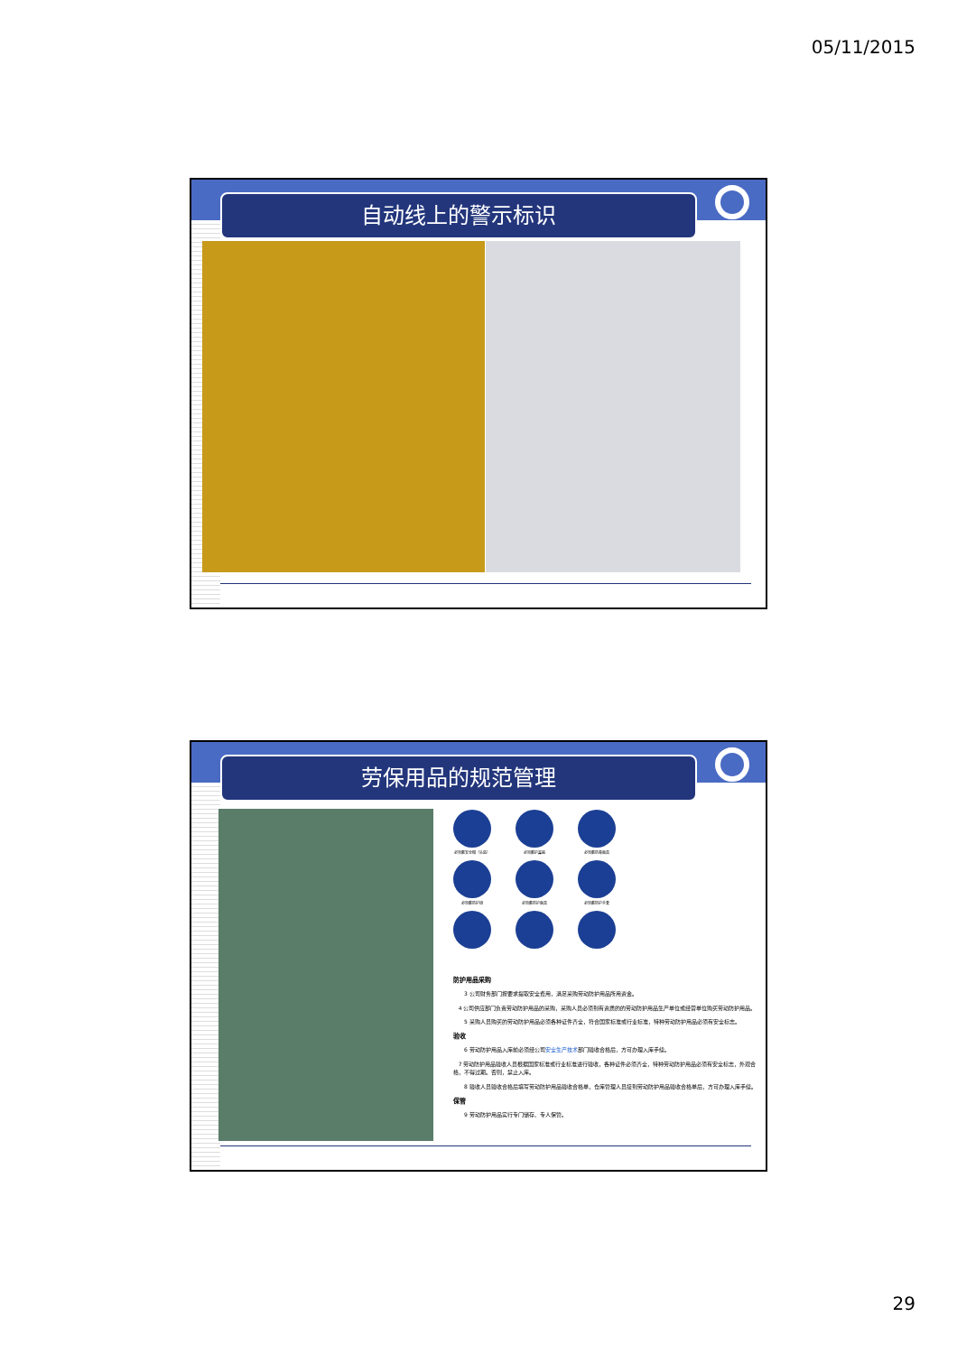05/11/2015
自动线上的警示标识
劳保用品的规范管理
必须戴安全帽（头盔）
必须戴护耳器
必须戴防毒面具
必须戴防护镜
必须戴防护面具
必须戴防护手套
防护用品采购
3 公司财务部门按要求提取安全费用，满足采购劳动防护用品所用资金。
4 公司供应部门负责劳动防护用品的采购，采购人员必须到有资质的的劳动防护用品生产单位或经营单位购买劳动防护用品。
5 采购人员购买的劳动防护用品必须各种证件齐全，符合国家标准或行业标准，特种劳动防护用品必须有安全标志。
验收
6 劳动防护用品入库前必须经公司安全生产技术部门验收合格后，方可办理入库手续。
7 劳动防护用品验收人员根据国家标准或行业标准进行验收，各种证件必须齐全，特种劳动防护用品必须有安全标志，外观合格，不得过期。否则，禁止入库。
8 验收人员验收合格后填写劳动防护用品验收合格单，仓库管理人员接到劳动防护用品验收合格单后，方可办理入库手续。
保管
9 劳动防护用品实行专门储存、专人保管。
29